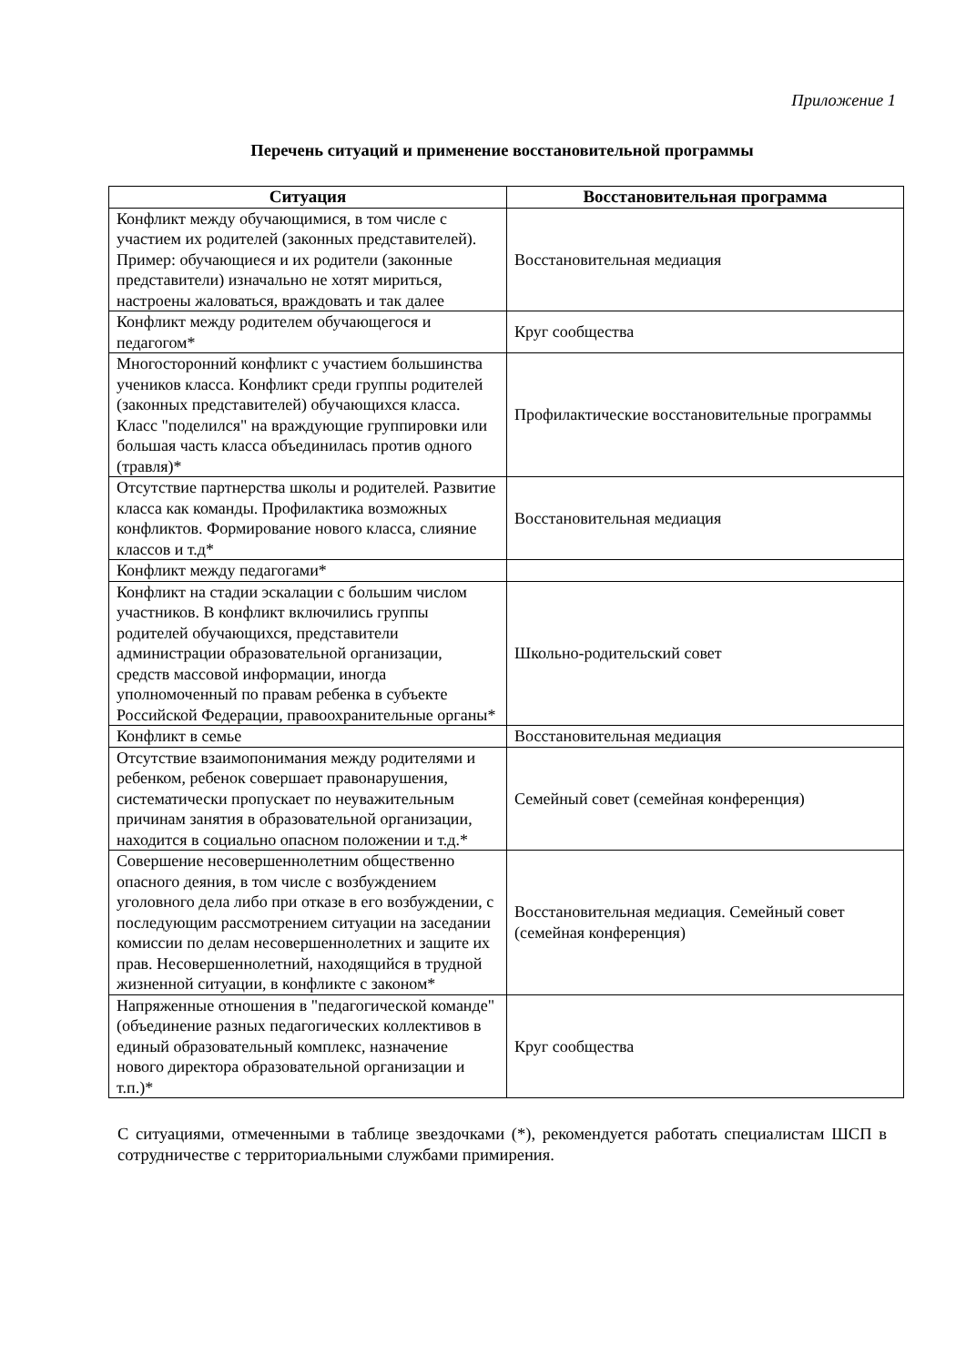Приложение 1
Перечень ситуаций и применение восстановительной программы
| Ситуация | Восстановительная программа |
| --- | --- |
| Конфликт между обучающимися, в том числе с участием их родителей (законных представителей). Пример: обучающиеся и их родители (законные представители) изначально не хотят мириться, настроены жаловаться, враждовать и так далее | Восстановительная медиация |
| Конфликт между родителем обучающегося и педагогом* | Круг сообщества |
| Многосторонний конфликт с участием большинства учеников класса. Конфликт среди группы родителей (законных представителей) обучающихся класса. Класс "поделился" на враждующие группировки или большая часть класса объединилась против одного (травля)* | Профилактические восстановительные программы |
| Отсутствие партнерства школы и родителей. Развитие класса как команды. Профилактика возможных конфликтов. Формирование нового класса, слияние классов и т.д* | Восстановительная медиация |
| Конфликт между педагогами* | |
| Конфликт на стадии эскалации с большим числом участников. В конфликт включились группы родителей обучающихся, представители администрации образовательной организации, средств массовой информации, иногда уполномоченный по правам ребенка в субъекте Российской Федерации, правоохранительные органы* | Школьно-родительский совет |
| Конфликт в семье | Восстановительная медиация |
| Отсутствие взаимопонимания между родителями и ребенком, ребенок совершает правонарушения, систематически пропускает по неуважительным причинам занятия в образовательной организации, находится в социально опасном положении и т.д.* | Семейный совет (семейная конференция) |
| Совершение несовершеннолетним общественно опасного деяния, в том числе с возбуждением уголовного дела либо при отказе в его возбуждении, с последующим рассмотрением ситуации на заседании комиссии по делам несовершеннолетних и защите их прав. Несовершеннолетний, находящийся в трудной жизненной ситуации, в конфликте с законом* | Восстановительная медиация. Семейный совет (семейная конференция) |
| Напряженные отношения в "педагогической команде" (объединение разных педагогических коллективов в единый образовательный комплекс, назначение нового директора образовательной организации и т.п.)* | Круг сообщества |
С ситуациями, отмеченными в таблице звездочками (*), рекомендуется работать специалистам ШСП в сотрудничестве с территориальными службами примирения.